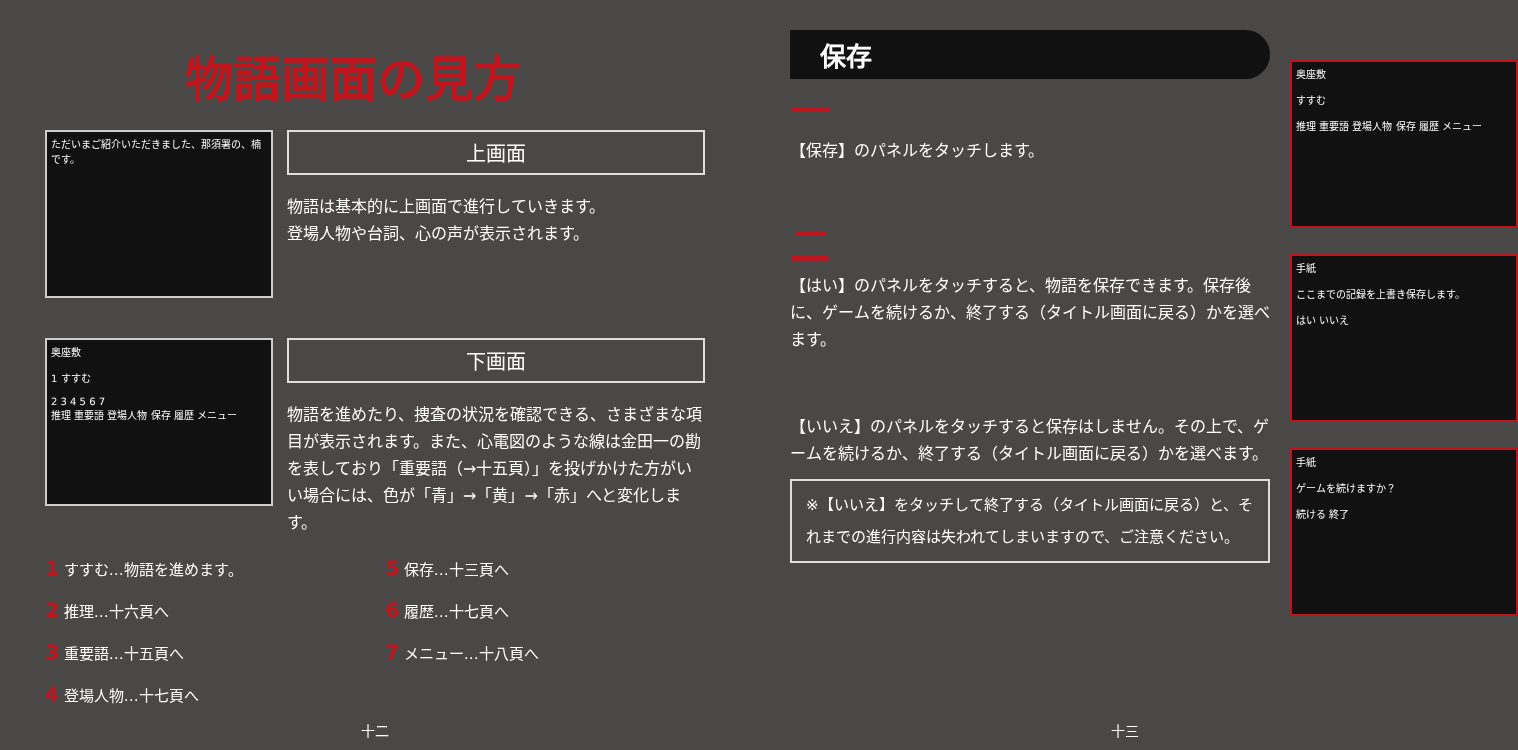物語画面の見方
ただいまご紹介いただきました、那須署の、楠です。
上画面
物語は基本的に上画面で進行していきます。
登場人物や台詞、心の声が表示されます。
奥座敷
1 すすむ
2 3 4 5 6 7
推理 重要語 登場人物 保存 履歴 メニュー
下画面
物語を進めたり、捜査の状況を確認できる、さまざまな項目が表示されます。また、心電図のような線は金田一の勘を表しており「重要語（→十五頁）」を投げかけた方がいい場合には、色が「青」→「黄」→「赤」へと変化します。
1 すすむ…物語を進めます。
5 保存…十三頁へ
2 推理…十六頁へ
6 履歴…十七頁へ
3 重要語…十五頁へ
7 メニュー…十八頁へ
4 登場人物…十七頁へ
十二
保存
一
【保存】のパネルをタッチします。
二
【はい】のパネルをタッチすると、物語を保存できます。保存後に、ゲームを続けるか、終了する（タイトル画面に戻る）かを選べます。
【いいえ】のパネルをタッチすると保存はしません。その上で、ゲームを続けるか、終了する（タイトル画面に戻る）かを選べます。
※【いいえ】をタッチして終了する（タイトル画面に戻る）と、それまでの進行内容は失われてしまいますので、ご注意ください。
奥座敷
すすむ
推理 重要語 登場人物 保存 履歴 メニュー
手紙
ここまでの記録を上書き保存します。
はい いいえ
手紙
ゲームを続けますか？
続ける 終了
十三